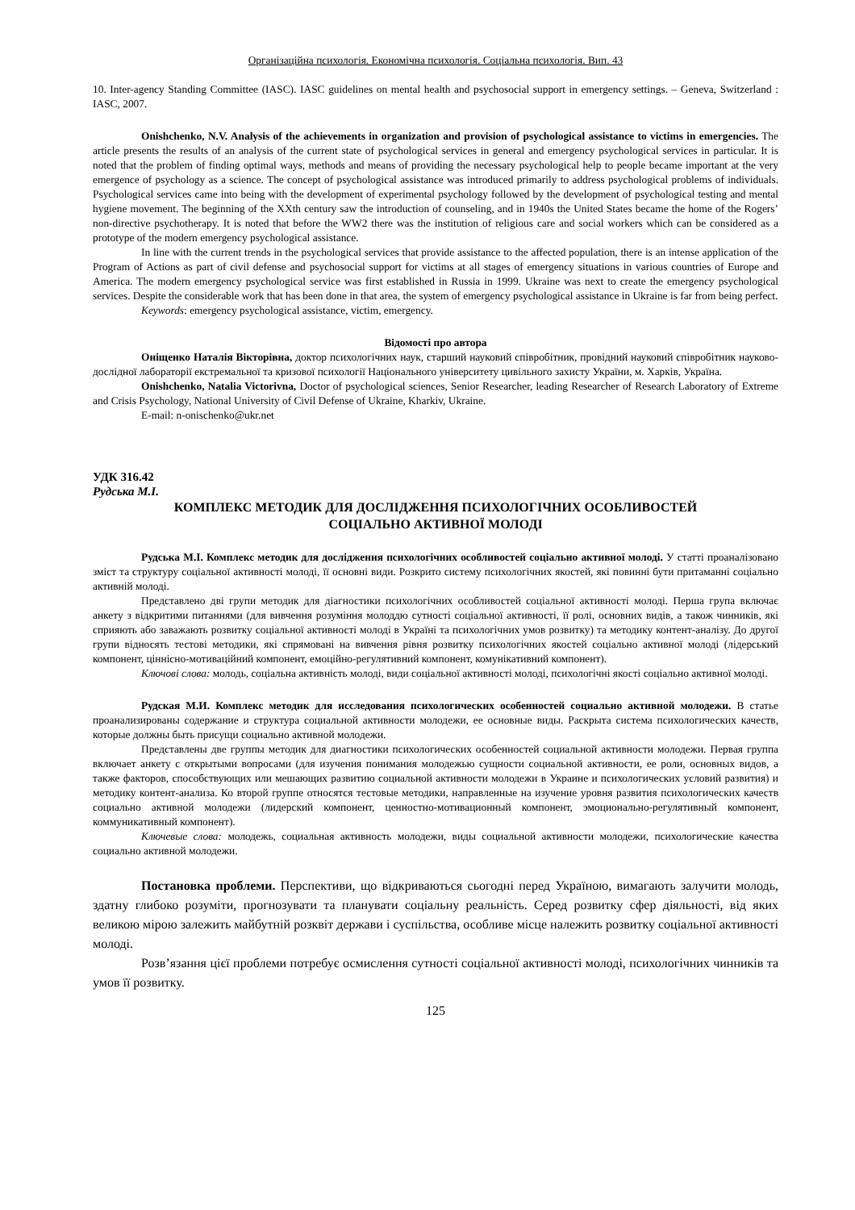Організаційна психологія. Економічна психологія. Соціальна психологія. Вип. 43
10. Inter-agency Standing Committee (IASC). IASC guidelines on mental health and psychosocial support in emergency settings. – Geneva, Switzerland : IASC, 2007.
Onishchenko, N.V. Analysis of the achievements in organization and provision of psychological assistance to victims in emergencies. The article presents the results of an analysis of the current state of psychological services in general and emergency psychological services in particular. It is noted that the problem of finding optimal ways, methods and means of providing the necessary psychological help to people became important at the very emergence of psychology as a science. The concept of psychological assistance was introduced primarily to address psychological problems of individuals. Psychological services came into being with the development of experimental psychology followed by the development of psychological testing and mental hygiene movement. The beginning of the XXth century saw the introduction of counseling, and in 1940s the United States became the home of the Rogers’ non-directive psychotherapy. It is noted that before the WW2 there was the institution of religious care and social workers which can be considered as a prototype of the modern emergency psychological assistance.
In line with the current trends in the psychological services that provide assistance to the affected population, there is an intense application of the Program of Actions as part of civil defense and psychosocial support for victims at all stages of emergency situations in various countries of Europe and America. The modern emergency psychological service was first established in Russia in 1999. Ukraine was next to create the emergency psychological services. Despite the considerable work that has been done in that area, the system of emergency psychological assistance in Ukraine is far from being perfect.
Keywords: emergency psychological assistance, victim, emergency.
Відомості про автора
Оніщенко Наталія Вікторівна, доктор психологічних наук, старший науковий співробітник, провідний науковий співробітник науково-дослідної лабораторії екстремальної та кризової психології Національного університету цивільного захисту України, м. Харків, Україна.
Onishchenko, Natalia Victorivna, Doctor of psychological sciences, Senior Researcher, leading Researcher of Research Laboratory of Extreme and Crisis Psychology, National University of Civil Defense of Ukraine, Kharkiv, Ukraine.
E-mail: n-onischenko@ukr.net
УДК 316.42
Рудська М.І.
КОМПЛЕКС МЕТОДИК ДЛЯ ДОСЛІДЖЕННЯ ПСИХОЛОГІЧНИХ ОСОБЛИВОСТЕЙ
СОЦІАЛЬНО АКТИВНОЇ МОЛОДІ
Рудська М.І. Комплекс методик для дослідження психологічних особливостей соціально активної молоді. У статті проаналізовано зміст та структуру соціальної активності молоді, її основні види. Розкрито систему психологічних якостей, які повинні бути притаманні соціально активній молоді.
Представлено дві групи методик для діагностики психологічних особливостей соціальної активності молоді. Перша група включає анкету з відкритими питаннями (для вивчення розуміння молоддю сутності соціальної активності, її ролі, основних видів, а також чинників, які сприяють або заважають розвитку соціальної активності молоді в Україні та психологічних умов розвитку) та методику контент-аналізу. До другої групи відносять тестові методики, які спрямовані на вивчення рівня розвитку психологічних якостей соціально активної молоді (лідерський компонент, ціннісно-мотиваційний компонент, емоційно-регулятивний компонент, комунікативний компонент).
Ключові слова: молодь, соціальна активність молоді, види соціальної активності молоді, психологічні якості соціально активної молоді.
Рудская М.И. Комплекс методик для исследования психологических особенностей социально активной молодежи. В статье проанализированы содержание и структура социальной активности молодежи, ее основные виды. Раскрыта система психологических качеств, которые должны быть присущи социально активной молодежи.
Представлены две группы методик для диагностики психологических особенностей социальной активности молодежи. Первая группа включает анкету с открытыми вопросами (для изучения понимания молодежью сущности социальной активности, ее роли, основных видов, а также факторов, способствующих или мешающих развитию социальной активности молодежи в Украине и психологических условий развития) и методику контент-анализа. Ко второй группе относятся тестовые методики, направленные на изучение уровня развития психологических качеств социально активной молодежи (лидерский компонент, ценностно-мотивационный компонент, эмоционально-регулятивный компонент, коммуникативный компонент).
Ключевые слова: молодежь, социальная активность молодежи, виды социальной активности молодежи, психологические качества социально активной молодежи.
Постановка проблеми. Перспективи, що відкриваються сьогодні перед Україною, вимагають залучити молодь, здатну глибоко розуміти, прогнозувати та планувати соціальну реальність. Серед розвитку сфер діяльності, від яких великою мірою залежить майбутній розквіт держави і суспільства, особливе місце належить розвитку соціальної активності молоді.
Розв’язання цієї проблеми потребує осмислення сутності соціальної активності молоді, психологічних чинників та умов її розвитку.
125